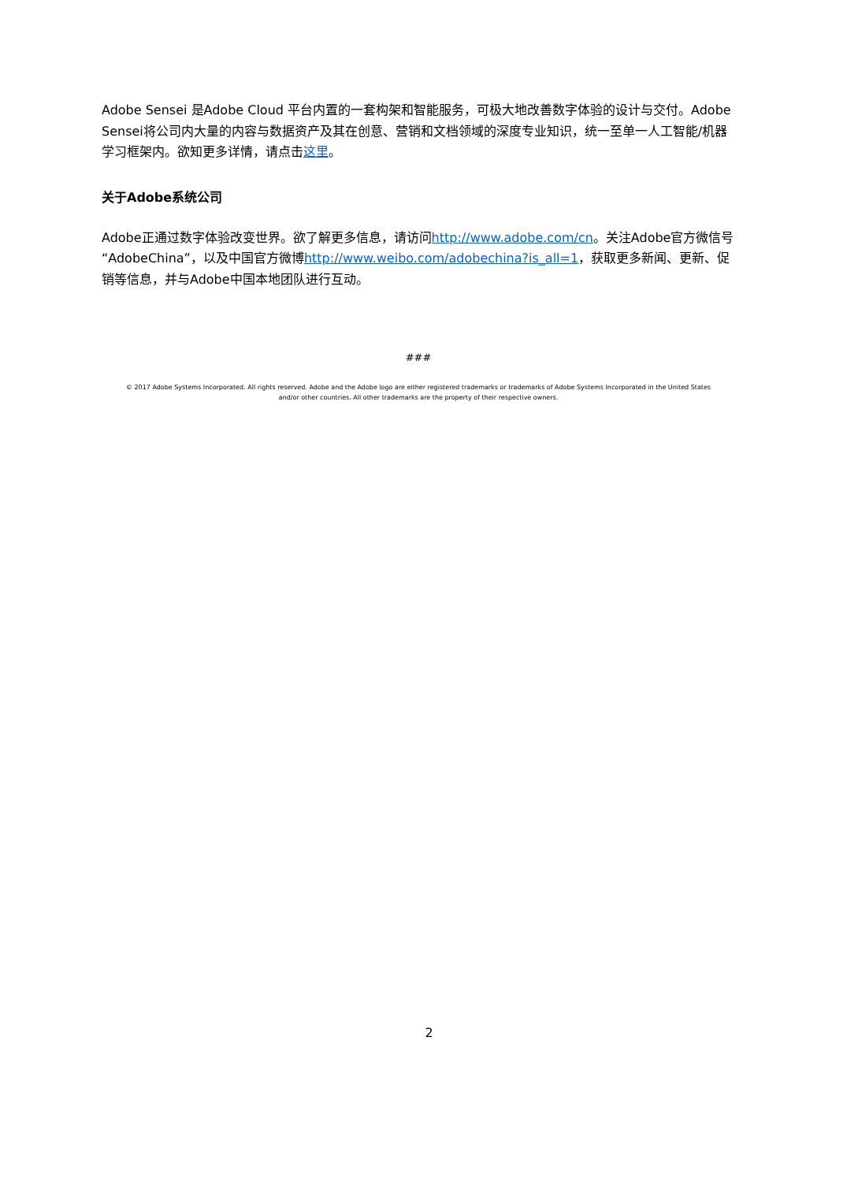Adobe Sensei 是Adobe Cloud 平台内置的一套构架和智能服务，可极大地改善数字体验的设计与交付。Adobe Sensei将公司内大量的内容与数据资产及其在创意、营销和文档领域的深度专业知识，统一至单一人工智能/机器学习框架内。欲知更多详情，请点击这里。
关于Adobe系统公司
Adobe正通过数字体验改变世界。欲了解更多信息，请访问http://www.adobe.com/cn。关注Adobe官方微信号“AdobeChina”，以及中国官方微博http://www.weibo.com/adobechina?is_all=1，获取更多新闻、更新、促销等信息，并与Adobe中国本地团队进行互动。
###
© 2017 Adobe Systems Incorporated. All rights reserved. Adobe and the Adobe logo are either registered trademarks or trademarks of Adobe Systems Incorporated in the United States
and/or other countries. All other trademarks are the property of their respective owners.
2